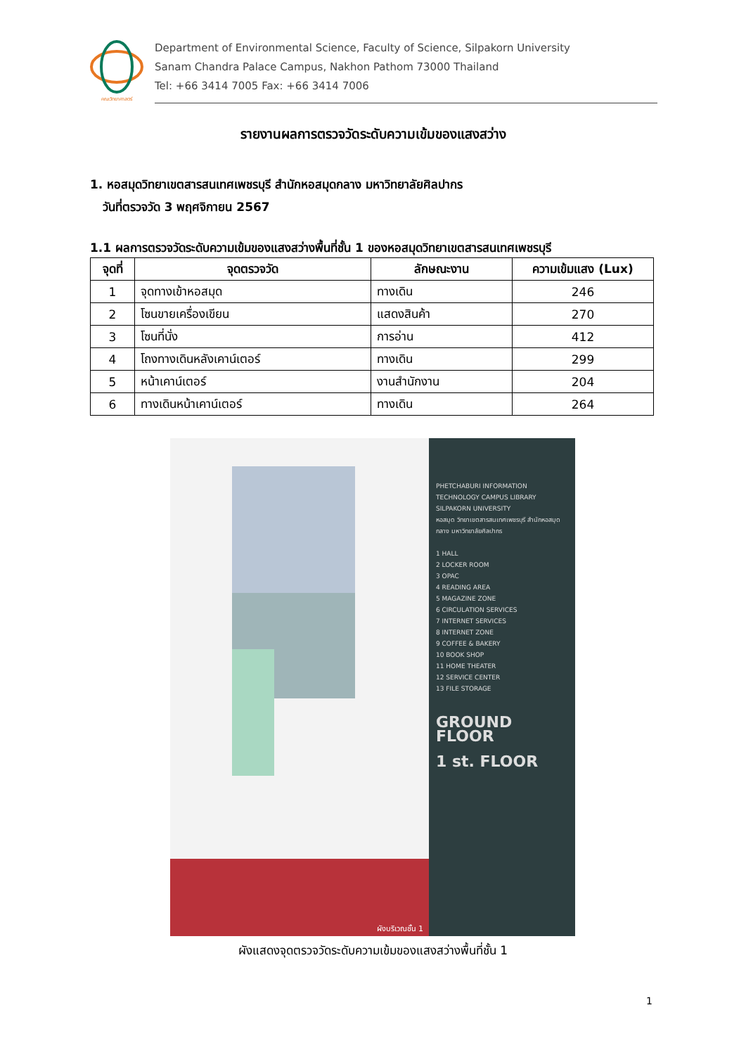คณะวิทยาศาสตร์
Department of Environmental Science, Faculty of Science, Silpakorn University
Sanam Chandra Palace Campus, Nakhon Pathom 73000 Thailand
Tel: +66 3414 7005 Fax: +66 3414 7006
รายงานผลการตรวจวัดระดับความเข้มของแสงสว่าง
1. หอสมุดวิทยาเขตสารสนเทศเพชรบุรี สำนักหอสมุดกลาง มหาวิทยาลัยศิลปากร
วันที่ตรวจวัด 3 พฤศจิกายน 2567
1.1 ผลการตรวจวัดระดับความเข้มของแสงสว่างพื้นที่ชั้น 1 ของหอสมุดวิทยาเขตสารสนเทศเพชรบุรี
| จุดที่ | จุดตรวจวัด | ลักษณะงาน | ความเข้มแสง (Lux) |
| --- | --- | --- | --- |
| 1 | จุดทางเข้าหอสมุด | ทางเดิน | 246 |
| 2 | โซนขายเครื่องเขียน | แสดงสินค้า | 270 |
| 3 | โซนที่นั่ง | การอ่าน | 412 |
| 4 | โถงทางเดินหลังเคาน์เตอร์ | ทางเดิน | 299 |
| 5 | หน้าเคาน์เตอร์ | งานสำนักงาน | 204 |
| 6 | ทางเดินหน้าเคาน์เตอร์ | ทางเดิน | 264 |
ผังบริเวณชั้น 1
PHETCHABURI INFORMATION TECHNOLOGY CAMPUS LIBRARY SILPAKORN UNIVERSITY
หอสมุด วิทยาเขตสารสนเทศเพชรบุรี สำนักหอสมุดกลาง มหาวิทยาลัยศิลปากร
1 HALL
2 LOCKER ROOM
3 OPAC
4 READING AREA
5 MAGAZINE ZONE
6 CIRCULATION SERVICES
7 INTERNET SERVICES
8 INTERNET ZONE
9 COFFEE & BAKERY
10 BOOK SHOP
11 HOME THEATER
12 SERVICE CENTER
13 FILE STORAGE
GROUND FLOOR
1 st. FLOOR
ผังแสดงจุดตรวจวัดระดับความเข้มของแสงสว่างพื้นที่ชั้น 1
1